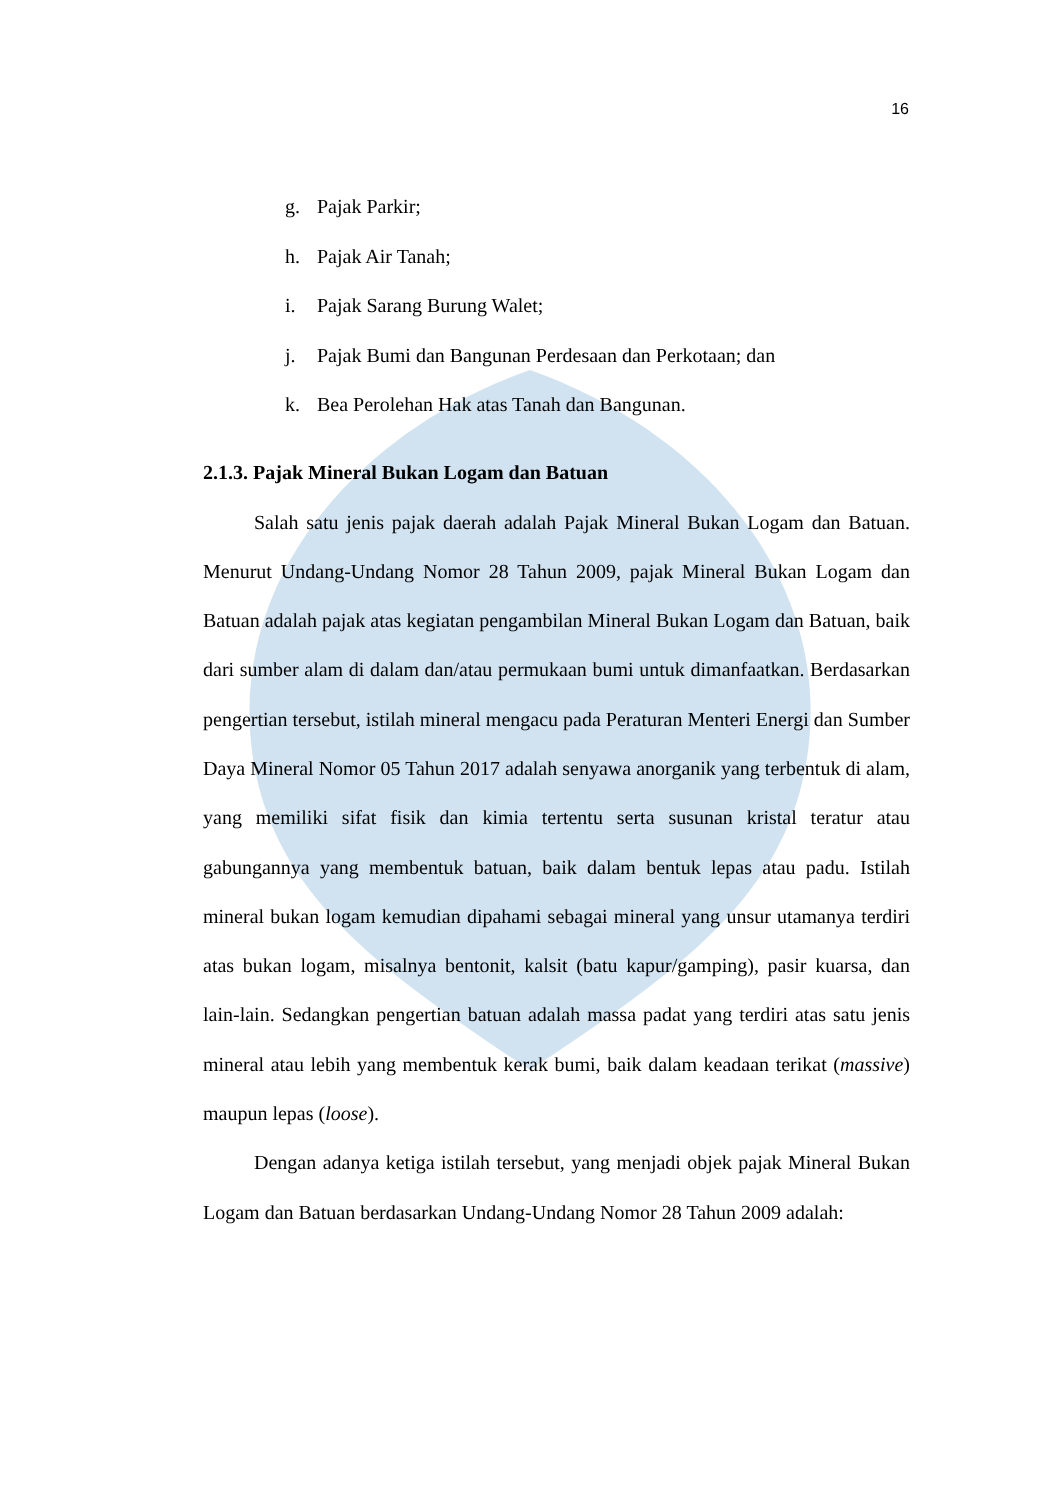16
g. Pajak Parkir;
h. Pajak Air Tanah;
i. Pajak Sarang Burung Walet;
j. Pajak Bumi dan Bangunan Perdesaan dan Perkotaan; dan
k. Bea Perolehan Hak atas Tanah dan Bangunan.
2.1.3. Pajak Mineral Bukan Logam dan Batuan
Salah satu jenis pajak daerah adalah Pajak Mineral Bukan Logam dan Batuan. Menurut Undang-Undang Nomor 28 Tahun 2009, pajak Mineral Bukan Logam dan Batuan adalah pajak atas kegiatan pengambilan Mineral Bukan Logam dan Batuan, baik dari sumber alam di dalam dan/atau permukaan bumi untuk dimanfaatkan. Berdasarkan pengertian tersebut, istilah mineral mengacu pada Peraturan Menteri Energi dan Sumber Daya Mineral Nomor 05 Tahun 2017 adalah senyawa anorganik yang terbentuk di alam, yang memiliki sifat fisik dan kimia tertentu serta susunan kristal teratur atau gabungannya yang membentuk batuan, baik dalam bentuk lepas atau padu. Istilah mineral bukan logam kemudian dipahami sebagai mineral yang unsur utamanya terdiri atas bukan logam, misalnya bentonit, kalsit (batu kapur/gamping), pasir kuarsa, dan lain-lain. Sedangkan pengertian batuan adalah massa padat yang terdiri atas satu jenis mineral atau lebih yang membentuk kerak bumi, baik dalam keadaan terikat (massive) maupun lepas (loose).
Dengan adanya ketiga istilah tersebut, yang menjadi objek pajak Mineral Bukan Logam dan Batuan berdasarkan Undang-Undang Nomor 28 Tahun 2009 adalah: